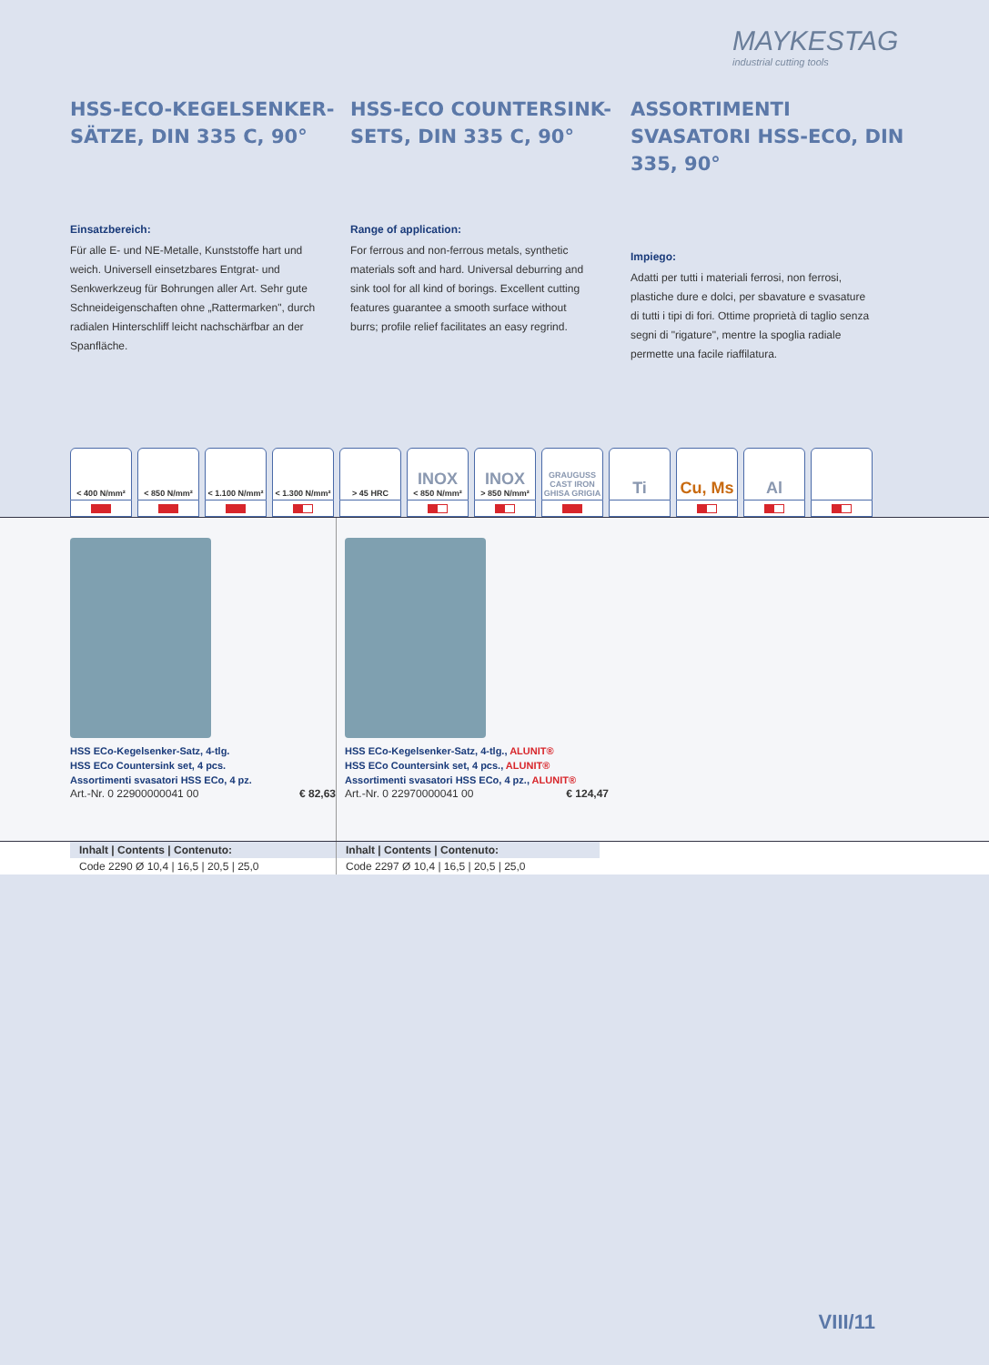MAYKESTAG
industrial cutting tools
HSS-ECO-KEGELSENKER-SÄTZE, DIN 335 C, 90°
Einsatzbereich:
Für alle E- und NE-Metalle, Kunststoffe hart und weich. Universell einsetzbares Entgrat- und Senkwerkzeug für Bohrungen aller Art. Sehr gute Schneideigenschaften ohne „Rattermarken", durch radialen Hinterschliff leicht nachschärfbar an der Spanfläche.
HSS-ECO COUNTERSINK-SETS, DIN 335 C, 90°
Range of application:
For ferrous and non-ferrous metals, synthetic materials soft and hard. Universal deburring and sink tool for all kind of borings. Excellent cutting features guarantee a smooth surface without burrs; profile relief facilitates an easy regrind.
ASSORTIMENTI SVASATORI HSS-ECO, DIN 335, 90°
Impiego:
Adatti per tutti i materiali ferrosi, non ferrosi, plastiche dure e dolci, per sbavature e svasature di tutti i tipi di fori. Ottime proprietà di taglio senza segni di "rigature", mentre la spoglia radiale permette una facile riaffilatura.
< 400 N/mm² < 850 N/mm² < 1.100 N/mm²
< 1.300 N/mm²
> 45 HRC
INOX
< 850 N/mm²
INOX
> 850 N/mm²
GRAUGUSS
CAST IRON
GHISA GRIGIA
Ti Cu, Ms Al
HSS ECo-Kegelsenker-Satz, 4-tlg.
HSS ECo Countersink set, 4 pcs.
Assortimenti svasatori HSS ECo, 4 pz.
Art.-Nr. 0 22900000041 00 € 82,63
HSS ECo-Kegelsenker-Satz, 4-tlg., ALUNIT®
HSS ECo Countersink set, 4 pcs., ALUNIT®
Assortimenti svasatori HSS ECo, 4 pz., ALUNIT®
Art.-Nr. 0 22970000041 00 € 124,47
| Inhalt / Contents / Contenuto: |
| --- |
| Code 2290 Ø 10,4 / 16,5 / 20,5 / 25,0 |
| Inhalt / Contents / Contenuto: |
| --- |
| Code 2297 Ø 10,4 / 16,5 / 20,5 / 25,0 |
VIII/11